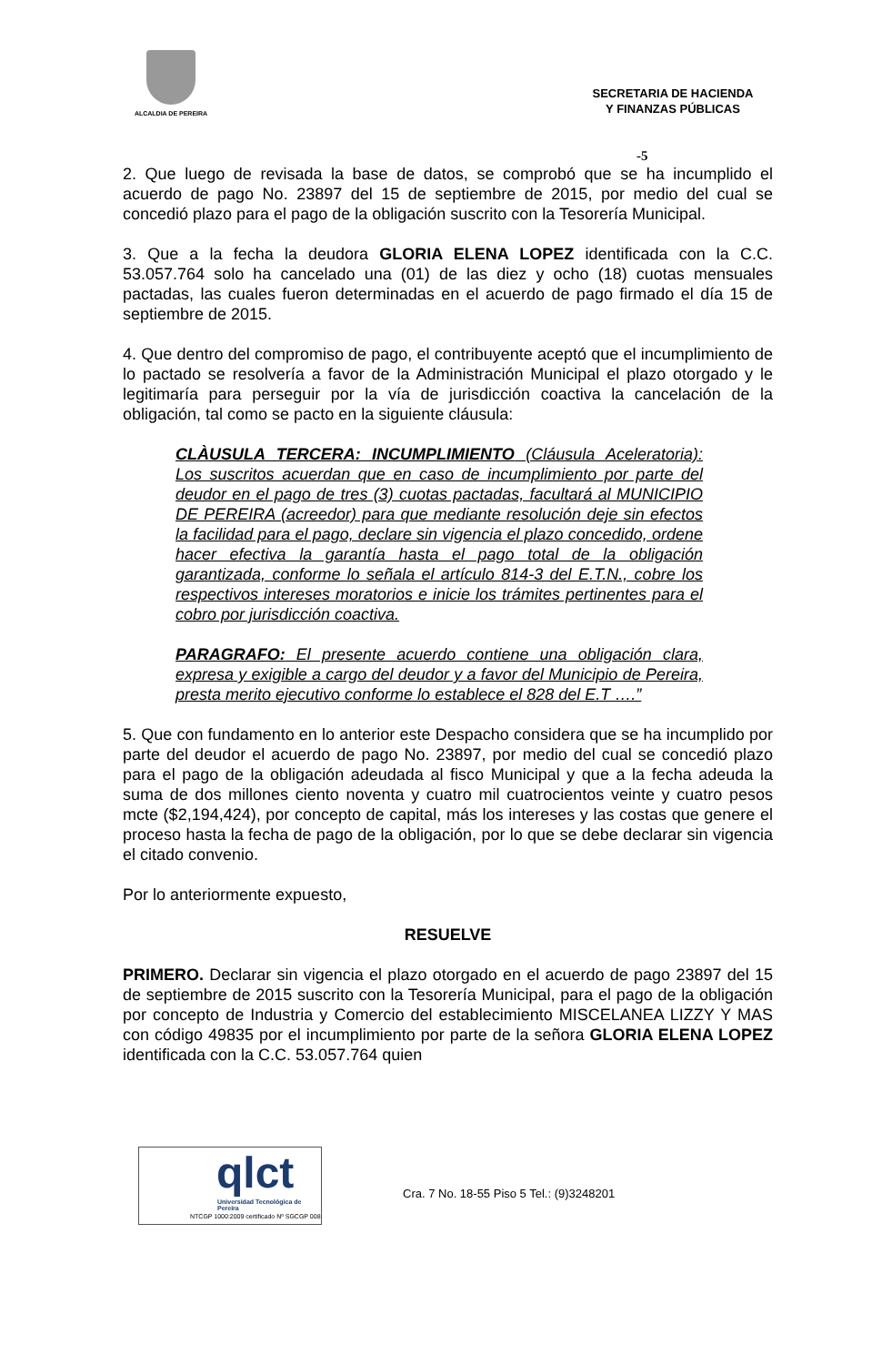ALCALDIA DE PEREIRA
SECRETARIA DE HACIENDA
Y FINANZAS PÚBLICAS
-5
2. Que luego de revisada la base de datos, se comprobó que se ha incumplido el acuerdo de pago No. 23897 del 15 de septiembre de 2015, por medio del cual se concedió plazo para el pago de la obligación suscrito con la Tesorería Municipal.
3. Que a la fecha la deudora GLORIA ELENA LOPEZ identificada con la C.C. 53.057.764 solo ha cancelado una (01) de las diez y ocho (18) cuotas mensuales pactadas, las cuales fueron determinadas en el acuerdo de pago firmado el día 15 de septiembre de 2015.
4. Que dentro del compromiso de pago, el contribuyente aceptó que el incumplimiento de lo pactado se resolvería a favor de la Administración Municipal el plazo otorgado y le legitimaría para perseguir por la vía de jurisdicción coactiva la cancelación de la obligación, tal como se pacto en la siguiente cláusula:
CLÀUSULA TERCERA: INCUMPLIMIENTO (Cláusula Aceleratoria): Los suscritos acuerdan que en caso de incumplimiento por parte del deudor en el pago de tres (3) cuotas pactadas, facultará al MUNICIPIO DE PEREIRA (acreedor) para que mediante resolución deje sin efectos la facilidad para el pago, declare sin vigencia el plazo concedido, ordene hacer efectiva la garantía hasta el pago total de la obligación garantizada, conforme lo señala el artículo 814-3 del E.T.N., cobre los respectivos intereses moratorios e inicie los trámites pertinentes para el cobro por jurisdicción coactiva.
PARAGRAFO: El presente acuerdo contiene una obligación clara, expresa y exigible a cargo del deudor y a favor del Municipio de Pereira, presta merito ejecutivo conforme lo establece el 828 del E.T ….”
5. Que con fundamento en lo anterior este Despacho considera que se ha incumplido por parte del deudor el acuerdo de pago No. 23897, por medio del cual se concedió plazo para el pago de la obligación adeudada al fisco Municipal y que a la fecha adeuda la suma de dos millones ciento noventa y cuatro mil cuatrocientos veinte y cuatro pesos mcte ($2,194,424), por concepto de capital, más los intereses y las costas que genere el proceso hasta la fecha de pago de la obligación, por lo que se debe declarar sin vigencia el citado convenio.
Por lo anteriormente expuesto,
RESUELVE
PRIMERO. Declarar sin vigencia el plazo otorgado en el acuerdo de pago 23897 del 15 de septiembre de 2015 suscrito con la Tesorería Municipal, para el pago de la obligación por concepto de Industria y Comercio del establecimiento MISCELANEA LIZZY Y MAS con código 49835 por el incumplimiento por parte de la señora GLORIA ELENA LOPEZ identificada con la C.C. 53.057.764 quien
qlct
Universidad Tecnológica de Pereira
NTCGP 1000:2009 certificado Nº SGCGP 008
Cra. 7 No. 18-55 Piso 5 Tel.: (9)3248201